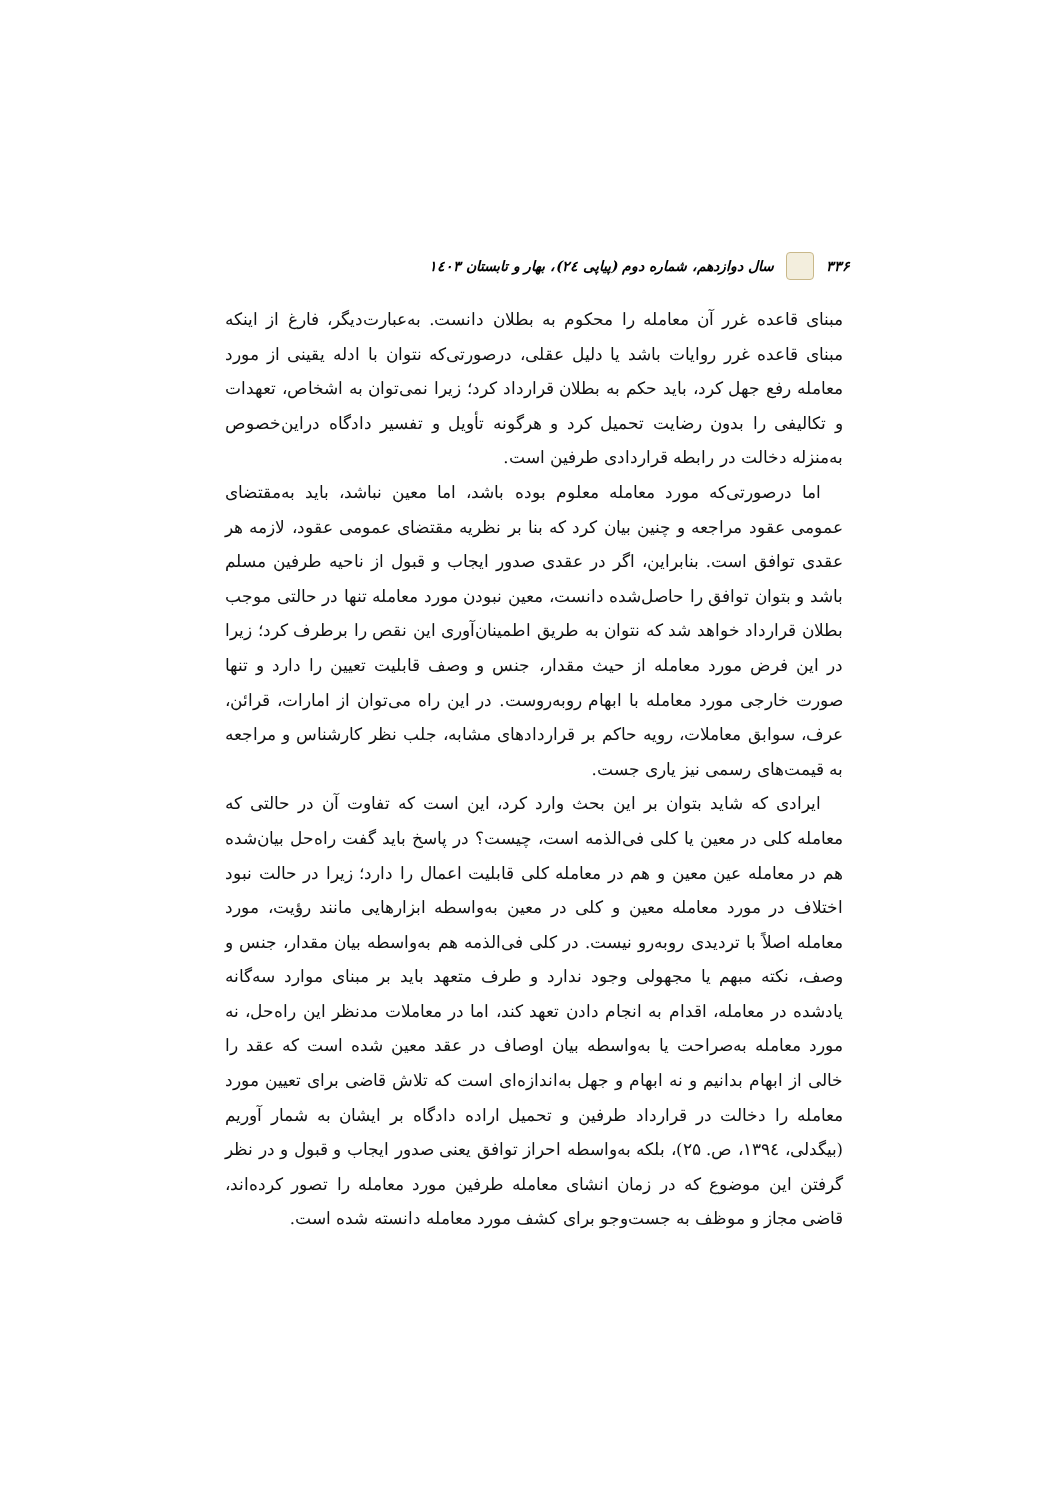۳۳۶ سال دوازدهم، شماره دوم (پیاپی ۲٤)، بهار و تابستان ۱٤۰۳
مبنای قاعده غرر آن معامله را محکوم به بطلان دانست. به‌عبارت‌دیگر، فارغ از اینکه مبنای قاعده غرر روایات باشد یا دلیل عقلی، درصورتی‌که نتوان با ادله یقینی از مورد معامله رفع جهل کرد، باید حکم به بطلان قرارداد کرد؛ زیرا نمی‌توان به اشخاص، تعهدات و تکالیفی را بدون رضایت تحمیل کرد و هرگونه تأویل و تفسیر دادگاه دراین‌خصوص به‌منزله دخالت در رابطه قراردادی طرفین است.
اما درصورتی‌که مورد معامله معلوم بوده باشد، اما معین نباشد، باید به‌مقتضای عمومی عقود مراجعه و چنین بیان کرد که بنا بر نظریه مقتضای عمومی عقود، لازمه هر عقدی توافق است. بنابراین، اگر در عقدی صدور ایجاب و قبول از ناحیه طرفین مسلم باشد و بتوان توافق را حاصل‌شده دانست، معین نبودن مورد معامله تنها در حالتی موجب بطلان قرارداد خواهد شد که نتوان به طریق اطمینان‌آوری این نقص را برطرف کرد؛ زیرا در این فرض مورد معامله از حیث مقدار، جنس و وصف قابلیت تعیین را دارد و تنها صورت خارجی مورد معامله با ابهام روبه‌روست. در این راه می‌توان از امارات، قرائن، عرف، سوابق معاملات، رویه حاکم بر قراردادهای مشابه، جلب نظر کارشناس و مراجعه به قیمت‌های رسمی نیز یاری جست.
ایرادی که شاید بتوان بر این بحث وارد کرد، این است که تفاوت آن در حالتی که معامله کلی در معین یا کلی فی‌الذمه است، چیست؟ در پاسخ باید گفت راه‌حل بیان‌شده هم در معامله عین معین و هم در معامله کلی قابلیت اعمال را دارد؛ زیرا در حالت نبود اختلاف در مورد معامله معین و کلی در معین به‌واسطه ابزارهایی مانند رؤیت، مورد معامله اصلاً با تردیدی روبه‌رو نیست. در کلی فی‌الذمه هم به‌واسطه بیان مقدار، جنس و وصف، نکته مبهم یا مجهولی وجود ندارد و طرف متعهد باید بر مبنای موارد سه‌گانه یادشده در معامله، اقدام به انجام دادن تعهد کند، اما در معاملات مدنظر این راه‌حل، نه مورد معامله به‌صراحت یا به‌واسطه بیان اوصاف در عقد معین شده است که عقد را خالی از ابهام بدانیم و نه ابهام و جهل به‌اندازه‌ای است که تلاش قاضی برای تعیین مورد معامله را دخالت در قرارداد طرفین و تحمیل اراده دادگاه بر ایشان به شمار آوریم (بیگدلی، ۱۳۹٤، ص. ۲۵)، بلکه به‌واسطه احراز توافق یعنی صدور ایجاب و قبول و در نظر گرفتن این موضوع که در زمان انشای معامله طرفین مورد معامله را تصور کرده‌اند، قاضی مجاز و موظف به جست‌وجو برای کشف مورد معامله دانسته شده است.